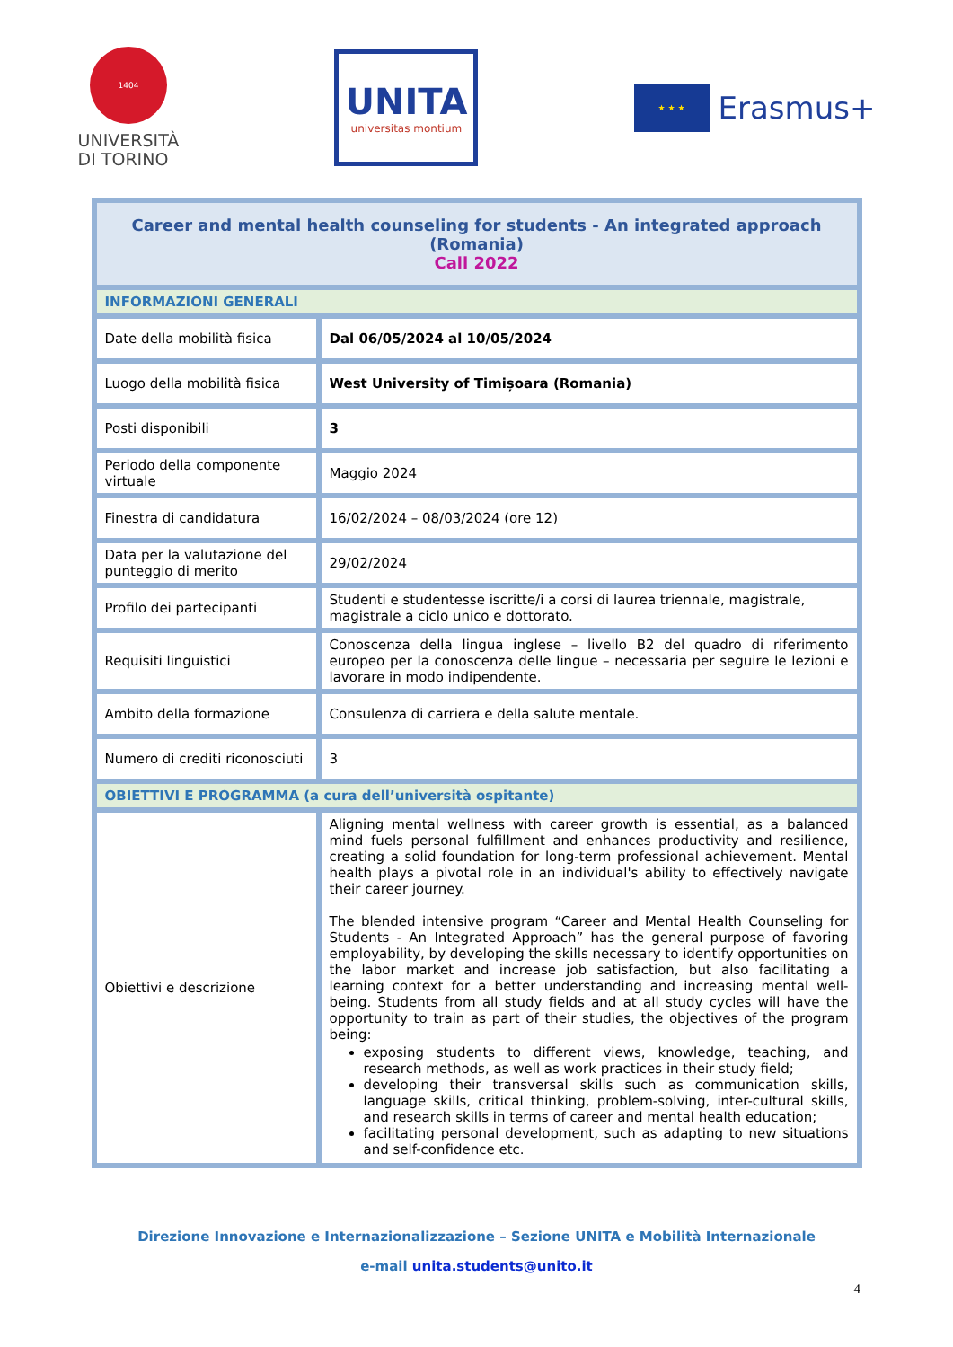1404
UNIVERSITÀ
DI TORINO
UNITA
universitas montium
★ ★ ★
Erasmus+
| Career and mental health counseling for students - An integrated approach (Romania) Call 2022 | |
| --- | --- |
| INFORMAZIONI GENERALI | |
| Date della mobilità fisica | Dal 06/05/2024 al 10/05/2024 |
| Luogo della mobilità fisica | West University of Timișoara (Romania) |
| Posti disponibili | 3 |
| Periodo della componente virtuale | Maggio 2024 |
| Finestra di candidatura | 16/02/2024 – 08/03/2024 (ore 12) |
| Data per la valutazione del punteggio di merito | 29/02/2024 |
| Profilo dei partecipanti | Studenti e studentesse iscritte/i a corsi di laurea triennale, magistrale, magistrale a ciclo unico e dottorato. |
| Requisiti linguistici | Conoscenza della lingua inglese – livello B2 del quadro di riferimento europeo per la conoscenza delle lingue – necessaria per seguire le lezioni e lavorare in modo indipendente. |
| Ambito della formazione | Consulenza di carriera e della salute mentale. |
| Numero di crediti riconosciuti | 3 |
| OBIETTIVI E PROGRAMMA (a cura dell’università ospitante) | |
| Obiettivi e descrizione | Aligning mental wellness with career growth is essential, as a balanced mind fuels personal fulfillment and enhances productivity and resilience, creating a solid foundation for long-term professional achievement. Mental health plays a pivotal role in an individual's ability to effectively navigate their career journey. The blended intensive program “Career and Mental Health Counseling for Students - An Integrated Approach” has the general purpose of favoring employability, by developing the skills necessary to identify opportunities on the labor market and increase job satisfaction, but also facilitating a learning context for a better understanding and increasing mental well-being. Students from all study fields and at all study cycles will have the opportunity to train as part of their studies, the objectives of the program being: exposing students to different views, knowledge, teaching, and research methods, as well as work practices in their study field; developing their transversal skills such as communication skills, language skills, critical thinking, problem-solving, inter-cultural skills, and research skills in terms of career and mental health education; facilitating personal development, such as adapting to new situations and self-confidence etc. |
Direzione Innovazione e Internazionalizzazione – Sezione UNITA e Mobilità Internazionale
e-mail unita.students@unito.it
4